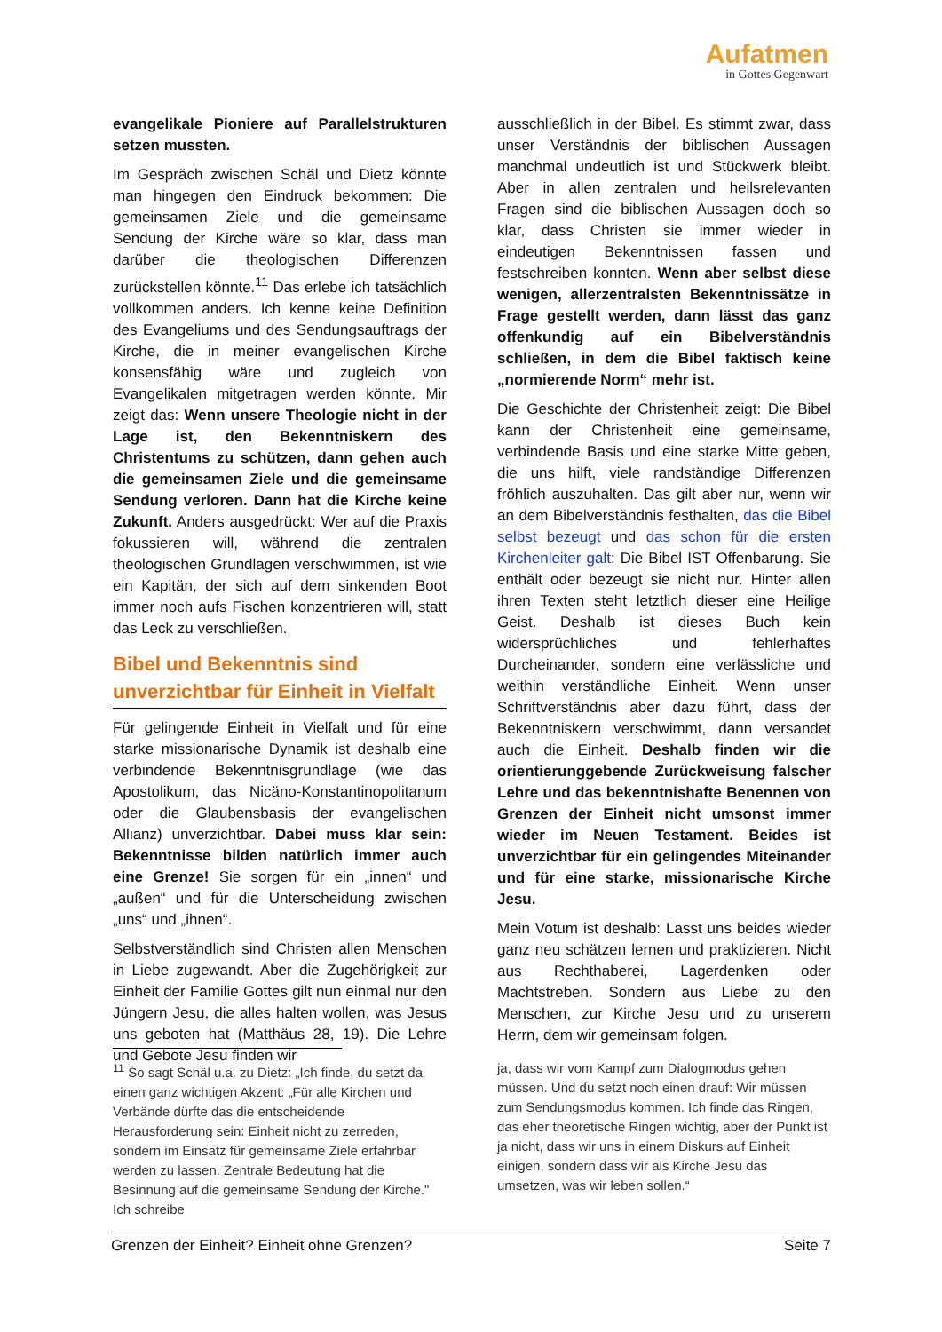Aufatmen
in Gottes Gegenwart
evangelikale Pioniere auf Parallelstrukturen setzen mussten.
Im Gespräch zwischen Schäl und Dietz könnte man hingegen den Eindruck bekommen: Die gemeinsamen Ziele und die gemeinsame Sendung der Kirche wäre so klar, dass man darüber die theologischen Differenzen zurückstellen könnte.<sup>11</sup> Das erlebe ich tatsächlich vollkommen anders. Ich kenne keine Definition des Evangeliums und des Sendungsauftrags der Kirche, die in meiner evangelischen Kirche konsensfähig wäre und zugleich von Evangelikalen mitgetragen werden könnte. Mir zeigt das: Wenn unsere Theologie nicht in der Lage ist, den Bekenntniskern des Christentums zu schützen, dann gehen auch die gemeinsamen Ziele und die gemeinsame Sendung verloren. Dann hat die Kirche keine Zukunft. Anders ausgedrückt: Wer auf die Praxis fokussieren will, während die zentralen theologischen Grundlagen verschwimmen, ist wie ein Kapitän, der sich auf dem sinkenden Boot immer noch aufs Fischen konzentrieren will, statt das Leck zu verschließen.
Bibel und Bekenntnis sind unverzichtbar für Einheit in Vielfalt
Für gelingende Einheit in Vielfalt und für eine starke missionarische Dynamik ist deshalb eine verbindende Bekenntnisgrundlage (wie das Apostolikum, das Nicäno-Konstantinopolitanum oder die Glaubensbasis der evangelischen Allianz) unverzichtbar. Dabei muss klar sein: Bekenntnisse bilden natürlich immer auch eine Grenze! Sie sorgen für ein „innen“ und „außen“ und für die Unterscheidung zwischen „uns“ und „ihnen“.
Selbstverständlich sind Christen allen Menschen in Liebe zugewandt. Aber die Zugehörigkeit zur Einheit der Familie Gottes gilt nun einmal nur den Jüngern Jesu, die alles halten wollen, was Jesus uns geboten hat (Matthäus 28, 19). Die Lehre und Gebote Jesu finden wir
ausschließlich in der Bibel. Es stimmt zwar, dass unser Verständnis der biblischen Aussagen manchmal undeutlich ist und Stückwerk bleibt. Aber in allen zentralen und heilsrelevanten Fragen sind die biblischen Aussagen doch so klar, dass Christen sie immer wieder in eindeutigen Bekenntnissen fassen und festschreiben konnten. Wenn aber selbst diese wenigen, allerzentralsten Bekenntnissätze in Frage gestellt werden, dann lässt das ganz offenkundig auf ein Bibelverständnis schließen, in dem die Bibel faktisch keine „normierende Norm“ mehr ist.
Die Geschichte der Christenheit zeigt: Die Bibel kann der Christenheit eine gemeinsame, verbindende Basis und eine starke Mitte geben, die uns hilft, viele randständige Differenzen fröhlich auszuhalten. Das gilt aber nur, wenn wir an dem Bibelverständnis festhalten, das die Bibel selbst bezeugt und das schon für die ersten Kirchenleiter galt: Die Bibel IST Offenbarung. Sie enthält oder bezeugt sie nicht nur. Hinter allen ihren Texten steht letztlich dieser eine Heilige Geist. Deshalb ist dieses Buch kein widersprüchliches und fehlerhaftes Durcheinander, sondern eine verlässliche und weithin verständliche Einheit. Wenn unser Schriftverständnis aber dazu führt, dass der Bekenntniskern verschwimmt, dann versandet auch die Einheit. Deshalb finden wir die orientierunggebende Zurückweisung falscher Lehre und das bekenntnishafte Benennen von Grenzen der Einheit nicht umsonst immer wieder im Neuen Testament. Beides ist unverzichtbar für ein gelingendes Miteinander und für eine starke, missionarische Kirche Jesu.
Mein Votum ist deshalb: Lasst uns beides wieder ganz neu schätzen lernen und praktizieren. Nicht aus Rechthaberei, Lagerdenken oder Machtstreben. Sondern aus Liebe zu den Menschen, zur Kirche Jesu und zu unserem Herrn, dem wir gemeinsam folgen.
<sup>11</sup> So sagt Schäl u.a. zu Dietz: „Ich finde, du setzt da einen ganz wichtigen Akzent: „Für alle Kirchen und Verbände dürfte das die entscheidende Herausforderung sein: Einheit nicht zu zerreden, sondern im Einsatz für gemeinsame Ziele erfahrbar werden zu lassen. Zentrale Bedeutung hat die Besinnung auf die gemeinsame Sendung der Kirche." Ich schreibe
ja, dass wir vom Kampf zum Dialogmodus gehen müssen. Und du setzt noch einen drauf: Wir müssen zum Sendungsmodus kommen. Ich finde das Ringen, das eher theoretische Ringen wichtig, aber der Punkt ist ja nicht, dass wir uns in einem Diskurs auf Einheit einigen, sondern dass wir als Kirche Jesu das umsetzen, was wir leben sollen.“
Grenzen der Einheit? Einheit ohne Grenzen? Seite 7